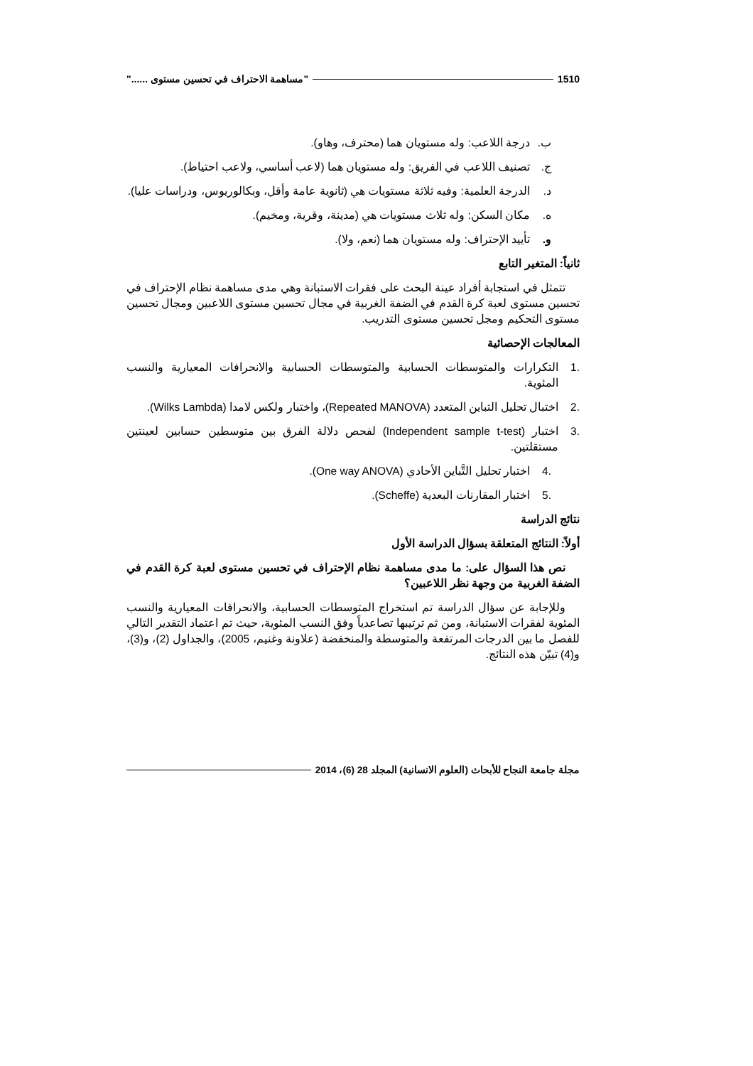1510 "مساهمة الاحتراف في تحسين مستوى ......"
ب. درجة اللاعب: وله مستويان هما (محترف، وهاو).
ج. تصنيف اللاعب في الفريق: وله مستويان هما (لاعب أساسي، ولاعب احتياط).
د. الدرجة العلمية: وفيه ثلاثة مستويات هي (ثانوية عامة وأقل، وبكالوريوس، ودراسات عليا).
ه. مكان السكن: وله ثلاث مستويات هي (مدينة، وقرية، ومخيم).
و. تأييد الإحتراف: وله مستويان هما (نعم، ولا).
ثانياً: المتغير التابع
تتمثل في استجابة أفراد عينة البحث على فقرات الاستبانة وهي مدى مساهمة نظام الإحتراف في تحسين مستوى لعبة كرة القدم في الضفة الغربية في مجال تحسين مستوى اللاعبين ومجال تحسين مستوى التحكيم ومجل تحسين مستوى التدريب.
المعالجات الإحصائية
.1 التكرارات والمتوسطات الحسابية والمتوسطات الحسابية والانحرافات المعيارية والنسب المئوية.
.2 اختبال تحليل التباين المتعدد (Repeated MANOVA)، واختبار ولكس لامدا (Wilks Lambda).
.3 اختبار (Independent sample t-test) لفحص دلالة الفرق بين متوسطين حسابين لعينتين مستقلتين.
.4 اختبار تحليل التَّباين الأحادي (One way ANOVA).
.5 اختبار المقارنات البعدية (Scheffe).
نتائج الدراسة
أولاً: النتائج المتعلقة بسؤال الدراسة الأول
نص هذا السؤال على: ما مدى مساهمة نظام الإحتراف في تحسين مستوى لعبة كرة القدم في الضفة الغربية من وجهة نظر اللاعبين؟
وللإجابة عن سؤال الدراسة تم استخراج المتوسطات الحسابية، والانحرافات المعيارية والنسب المئوية لفقرات الاستبانة، ومن ثم ترتيبها تصاعدياً وفق النسب المئوية، حيث تم اعتماد التقدير التالي للفصل ما بين الدرجات المرتفعة والمتوسطة والمنخفضة (علاونة وغنيم، 2005)، والجداول (2)، و(3)، و(4) تبيّن هذه النتائج.
مجلة جامعة النجاح للأبحاث (العلوم الانسانية) المجلد 28 (6)، 2014